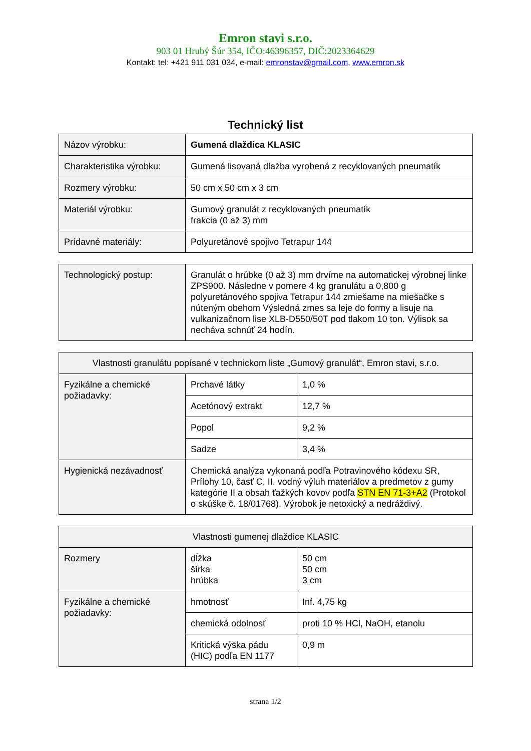Emron stavi s.r.o.
903 01 Hrubý Šúr 354, IČO:46396357, DIČ:2023364629
Kontakt: tel: +421 911 031 034, e-mail: emronstav@gmail.com, www.emron.sk
Technický list
| Názov výrobku: | Gumená dlaždica KLASIC |
| Charakteristika výrobku: | Gumená lisovaná dlažba vyrobená z recyklovaných pneumatík |
| Rozmery výrobku: | 50 cm x 50 cm x 3 cm |
| Materiál výrobku: | Gumový granulát z recyklovaných pneumatík frakcia (0 až 3) mm |
| Prídavné materiály: | Polyuretánové spojivo Tetrapur 144 |
| Technologický postup: | Granulát o hrúbke (0 až 3) mm drvíme na automatickej výrobnej linke ZPS900. Následne v pomere 4 kg granulátu a 0,800 g polyuretánového spojiva Tetrapur 144 zmiešame na miešačke s núteným obehom Výsledná zmes sa leje do formy a lisuje na vulkanizačnom lise XLB-D550/50T pod tlakom 10 ton. Výlisok sa nechávа schnúť 24 hodín. |
| Vlastnosti granulátu popísané v technickom liste „Gumový granulát“, Emron stavi, s.r.o. | | |
| Fyzikálne a chemické požiadavky: | Prchavé látky | 1,0 % |
| | Acetónový extrakt | 12,7 % |
| | Popol | 9,2 % |
| | Sadze | 3,4 % |
| Hygienická nezávadnosť | Chemická analýza vykonaná podľa Potravinového kódexu SR, Prílohy 10, časť C, II. vodný výluh materiálov a predmetov z gumy kategórie II a obsah ťažkých kovov podľa STN EN 71-3+A2 (Protokol o skúške č. 18/01768). Výrobok je netoxický a nedráždivý. | |
| Vlastnosti gumenej dlaždice KLASIC | | |
| Rozmery | dĺžka šírka hrúbka | 50 cm 50 cm 3 cm |
| Fyzikálne a chemické požiadavky: | hmotnosť | Inf. 4,75 kg |
| | chemická odolnosť | proti 10 % HCl, NaOH, etanolu |
| | Kritická výška pádu (HIC) podľa EN 1177 | 0,9 m |
strana 1/2